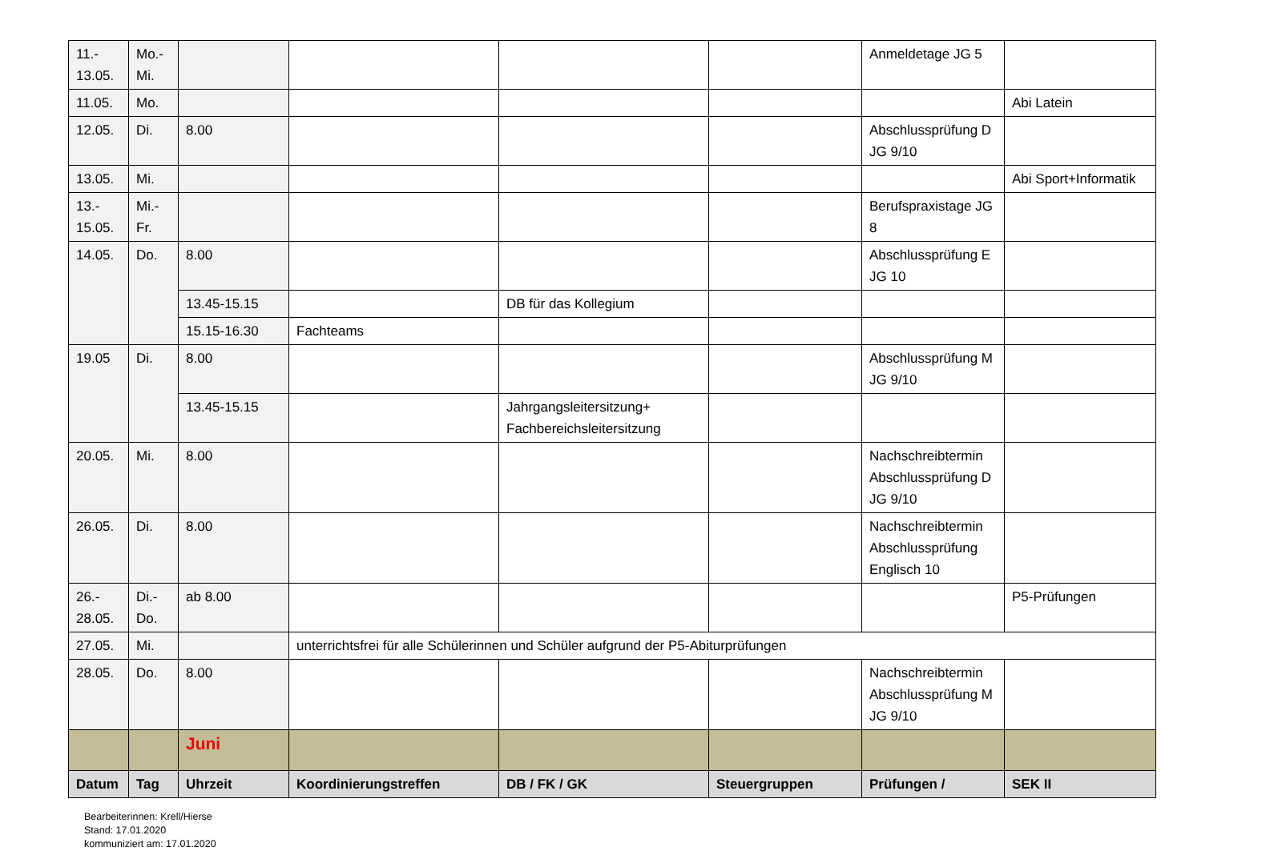| 11.- 13.05. | Mo.- Mi. | | | | | Anmeldetage JG 5 | |
| 11.05. | Mo. | | | | | | Abi Latein |
| 12.05. | Di. | 8.00 | | | | Abschlussprüfung D JG 9/10 | |
| 13.05. | Mi. | | | | | | Abi Sport+Informatik |
| 13.- 15.05. | Mi.- Fr. | | | | | Berufspraxistage JG 8 | |
| 14.05. | Do. | 8.00 | | | | Abschlussprüfung E JG 10 | |
| | | 13.45-15.15 | | DB für das Kollegium | | | |
| | | 15.15-16.30 | Fachteams | | | | |
| 19.05 | Di. | 8.00 | | | | Abschlussprüfung M JG 9/10 | |
| | | 13.45-15.15 | | Jahrgangsleitersitzung+ Fachbereichsleitersitzung | | | |
| 20.05. | Mi. | 8.00 | | | | Nachschreibtermin Abschlussprüfung D JG 9/10 | |
| 26.05. | Di. | 8.00 | | | | Nachschreibtermin Abschlussprüfung Englisch 10 | |
| 26.- 28.05. | Di.- Do. | ab 8.00 | | | | | P5-Prüfungen |
| 27.05. | Mi. | | unterrichtsfrei für alle Schülerinnen und Schüler aufgrund der P5-Abiturprüfungen | | | | |
| 28.05. | Do. | 8.00 | | | | Nachschreibtermin Abschlussprüfung M JG 9/10 | |
| | | Juni | | | | | |
| Datum | Tag | Uhrzeit | Koordinierungstreffen | DB / FK / GK | Steuergruppen | Prüfungen / | SEK II |
Bearbeiterinnen: Krell/Hierse
Stand: 17.01.2020
kommuniziert am: 17.01.2020